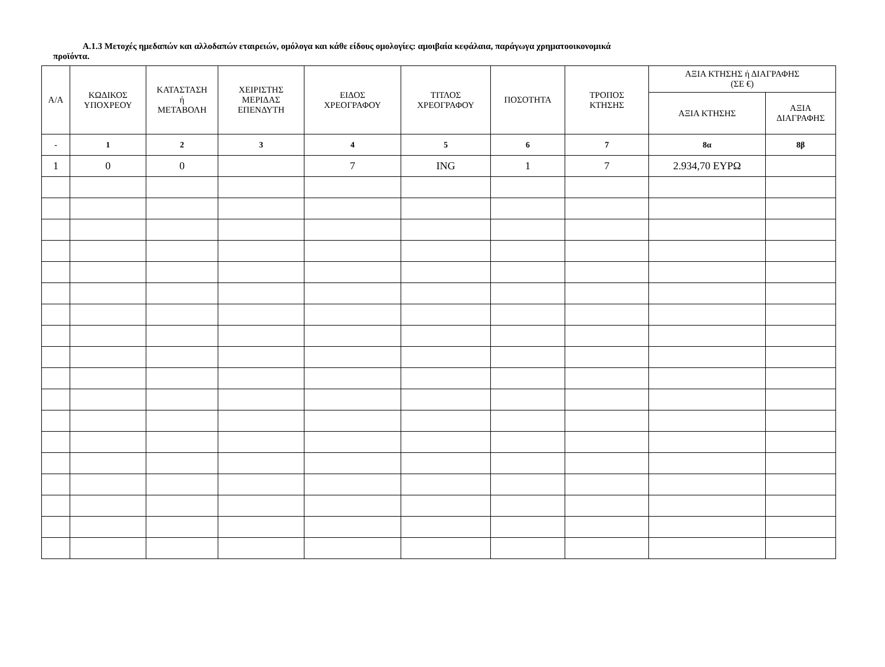Α.1.3 Μετοχές ημεδαπών και αλλοδαπών εταιρειών, ομόλογα και κάθε είδους ομολογίες: αμοιβαία κεφάλαια, παράγωγα χρηματοοικονομικά
προϊόντα.
| Α/Α | ΚΩΔΙΚΟΣ ΥΠΟΧΡΕΟΥ | ΚΑΤΑΣΤΑΣΗ ή ΜΕΤΑΒΟΛΗ | ΧΕΙΡΙΣΤΗΣ ΜΕΡΙΔΑΣ ΕΠΕΝΔΥΤΗ | ΕΙΔΟΣ ΧΡΕΟΓΡΑΦΟΥ | ΤΙΤΛΟΣ ΧΡΕΟΓΡΑΦΟΥ | ΠΟΣΟΤΗΤΑ | ΤΡΟΠΟΣ ΚΤΗΣΗΣ | ΑΞΙΑ ΚΤΗΣΗΣ ή ΔΙΑΓΡΑΦΗΣ (ΣΕ €) | |
| --- | --- | --- | --- | --- | --- | --- | --- | --- | --- |
| | | | | | | | | ΑΞΙΑ ΚΤΗΣΗΣ | ΑΞΙΑ ΔΙΑΓΡΑΦΗΣ |
| - | 1 | 2 | 3 | 4 | 5 | 6 | 7 | 8α | 8β |
| 1 | 0 | 0 | | 7 | ING | 1 | 7 | 2.934,70 ΕΥΡΩ | |